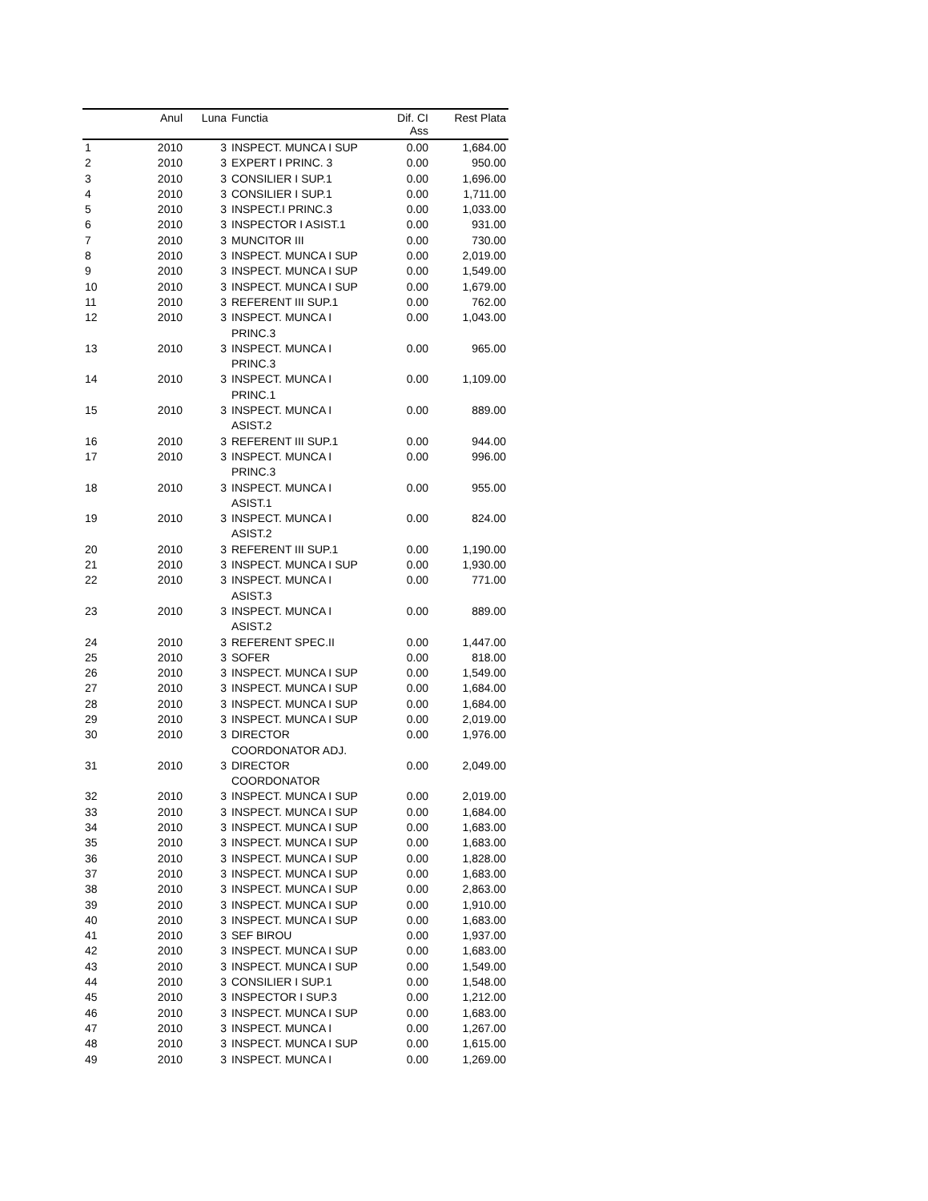| | Anul | Luna | Functia | Dif. CI Ass | Rest Plata |
| --- | --- | --- | --- | --- | --- |
| 1 | 2010 | 3 | INSPECT. MUNCA I SUP | 0.00 | 1,684.00 |
| 2 | 2010 | 3 | EXPERT I PRINC. 3 | 0.00 | 950.00 |
| 3 | 2010 | 3 | CONSILIER I SUP.1 | 0.00 | 1,696.00 |
| 4 | 2010 | 3 | CONSILIER I SUP.1 | 0.00 | 1,711.00 |
| 5 | 2010 | 3 | INSPECT.I PRINC.3 | 0.00 | 1,033.00 |
| 6 | 2010 | 3 | INSPECTOR I ASIST.1 | 0.00 | 931.00 |
| 7 | 2010 | 3 | MUNCITOR III | 0.00 | 730.00 |
| 8 | 2010 | 3 | INSPECT. MUNCA I SUP | 0.00 | 2,019.00 |
| 9 | 2010 | 3 | INSPECT. MUNCA I SUP | 0.00 | 1,549.00 |
| 10 | 2010 | 3 | INSPECT. MUNCA I SUP | 0.00 | 1,679.00 |
| 11 | 2010 | 3 | REFERENT III SUP.1 | 0.00 | 762.00 |
| 12 | 2010 | 3 | INSPECT. MUNCA I PRINC.3 | 0.00 | 1,043.00 |
| 13 | 2010 | 3 | INSPECT. MUNCA I PRINC.3 | 0.00 | 965.00 |
| 14 | 2010 | 3 | INSPECT. MUNCA I PRINC.1 | 0.00 | 1,109.00 |
| 15 | 2010 | 3 | INSPECT. MUNCA I ASIST.2 | 0.00 | 889.00 |
| 16 | 2010 | 3 | REFERENT III SUP.1 | 0.00 | 944.00 |
| 17 | 2010 | 3 | INSPECT. MUNCA I PRINC.3 | 0.00 | 996.00 |
| 18 | 2010 | 3 | INSPECT. MUNCA I ASIST.1 | 0.00 | 955.00 |
| 19 | 2010 | 3 | INSPECT. MUNCA I ASIST.2 | 0.00 | 824.00 |
| 20 | 2010 | 3 | REFERENT III SUP.1 | 0.00 | 1,190.00 |
| 21 | 2010 | 3 | INSPECT. MUNCA I SUP | 0.00 | 1,930.00 |
| 22 | 2010 | 3 | INSPECT. MUNCA I ASIST.3 | 0.00 | 771.00 |
| 23 | 2010 | 3 | INSPECT. MUNCA I ASIST.2 | 0.00 | 889.00 |
| 24 | 2010 | 3 | REFERENT SPEC.II | 0.00 | 1,447.00 |
| 25 | 2010 | 3 | SOFER | 0.00 | 818.00 |
| 26 | 2010 | 3 | INSPECT. MUNCA I SUP | 0.00 | 1,549.00 |
| 27 | 2010 | 3 | INSPECT. MUNCA I SUP | 0.00 | 1,684.00 |
| 28 | 2010 | 3 | INSPECT. MUNCA I SUP | 0.00 | 1,684.00 |
| 29 | 2010 | 3 | INSPECT. MUNCA I SUP | 0.00 | 2,019.00 |
| 30 | 2010 | 3 | DIRECTOR COORDONATOR ADJ. | 0.00 | 1,976.00 |
| 31 | 2010 | 3 | DIRECTOR COORDONATOR | 0.00 | 2,049.00 |
| 32 | 2010 | 3 | INSPECT. MUNCA I SUP | 0.00 | 2,019.00 |
| 33 | 2010 | 3 | INSPECT. MUNCA I SUP | 0.00 | 1,684.00 |
| 34 | 2010 | 3 | INSPECT. MUNCA I SUP | 0.00 | 1,683.00 |
| 35 | 2010 | 3 | INSPECT. MUNCA I SUP | 0.00 | 1,683.00 |
| 36 | 2010 | 3 | INSPECT. MUNCA I SUP | 0.00 | 1,828.00 |
| 37 | 2010 | 3 | INSPECT. MUNCA I SUP | 0.00 | 1,683.00 |
| 38 | 2010 | 3 | INSPECT. MUNCA I SUP | 0.00 | 2,863.00 |
| 39 | 2010 | 3 | INSPECT. MUNCA I SUP | 0.00 | 1,910.00 |
| 40 | 2010 | 3 | INSPECT. MUNCA I SUP | 0.00 | 1,683.00 |
| 41 | 2010 | 3 | SEF BIROU | 0.00 | 1,937.00 |
| 42 | 2010 | 3 | INSPECT. MUNCA I SUP | 0.00 | 1,683.00 |
| 43 | 2010 | 3 | INSPECT. MUNCA I SUP | 0.00 | 1,549.00 |
| 44 | 2010 | 3 | CONSILIER I SUP.1 | 0.00 | 1,548.00 |
| 45 | 2010 | 3 | INSPECTOR I SUP.3 | 0.00 | 1,212.00 |
| 46 | 2010 | 3 | INSPECT. MUNCA I SUP | 0.00 | 1,683.00 |
| 47 | 2010 | 3 | INSPECT. MUNCA I | 0.00 | 1,267.00 |
| 48 | 2010 | 3 | INSPECT. MUNCA I SUP | 0.00 | 1,615.00 |
| 49 | 2010 | 3 | INSPECT. MUNCA I | 0.00 | 1,269.00 |